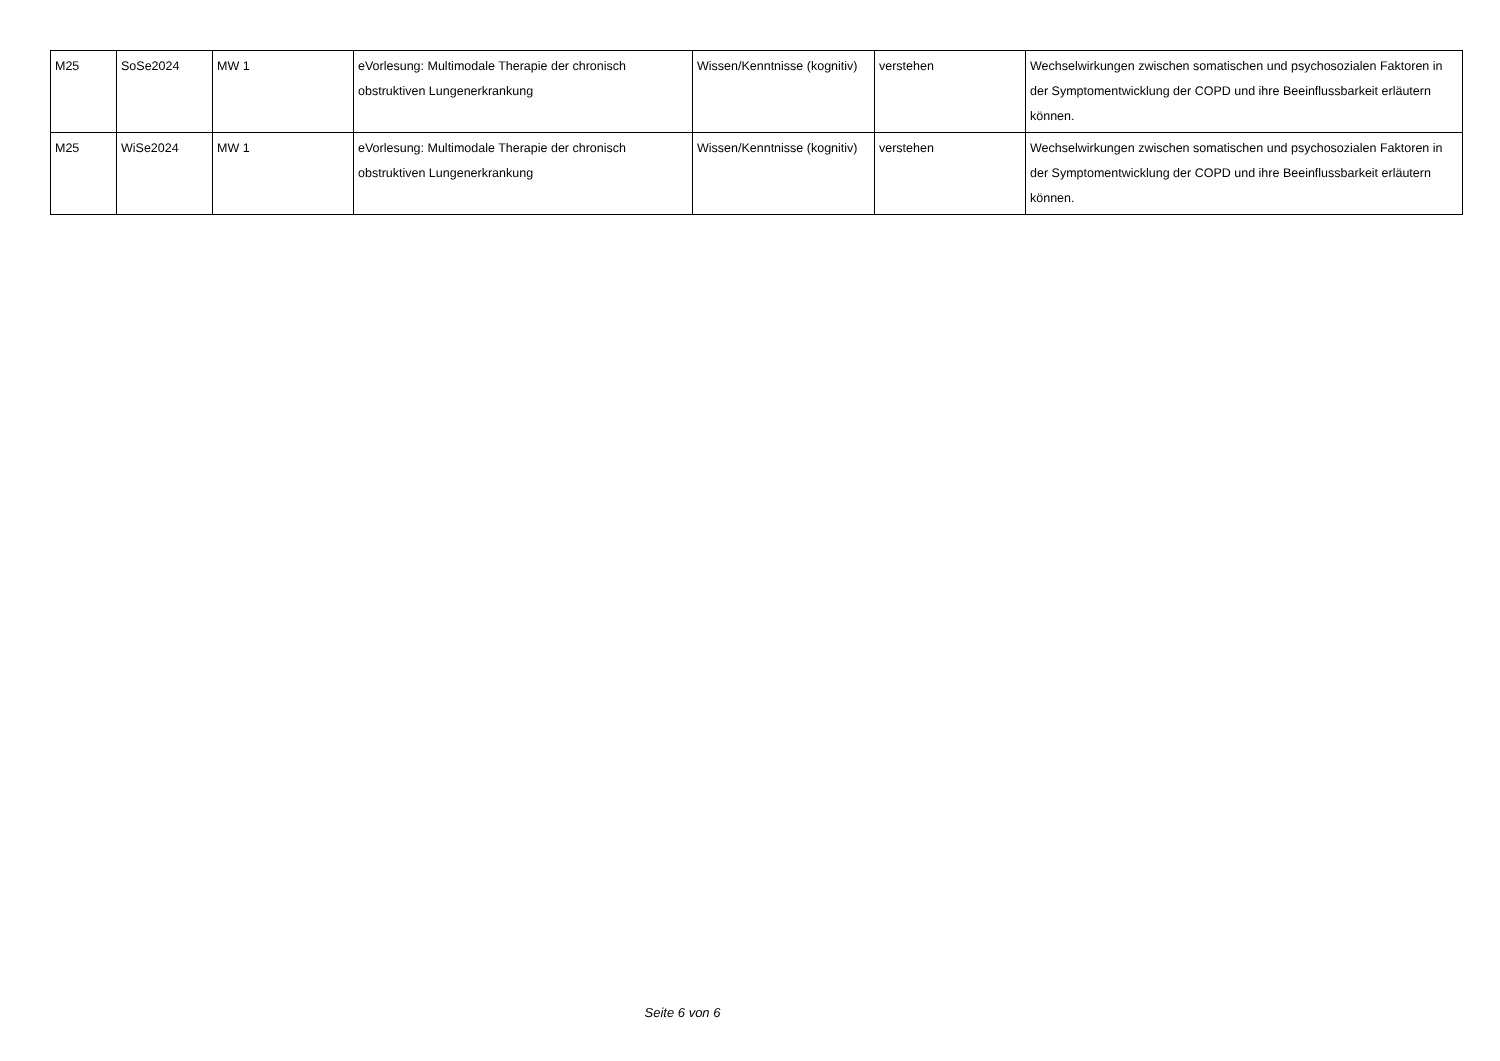| M25 | SoSe2024 | MW 1 | eVorlesung: Multimodale Therapie der chronisch obstruktiven Lungenerkrankung | Wissen/Kenntnisse (kognitiv) | verstehen | Wechselwirkungen zwischen somatischen und psychosozialen Faktoren in der Symptomentwicklung der COPD und ihre Beeinflussbarkeit erläutern können. |
| M25 | WiSe2024 | MW 1 | eVorlesung: Multimodale Therapie der chronisch obstruktiven Lungenerkrankung | Wissen/Kenntnisse (kognitiv) | verstehen | Wechselwirkungen zwischen somatischen und psychosozialen Faktoren in der Symptomentwicklung der COPD und ihre Beeinflussbarkeit erläutern können. |
Seite 6 von 6